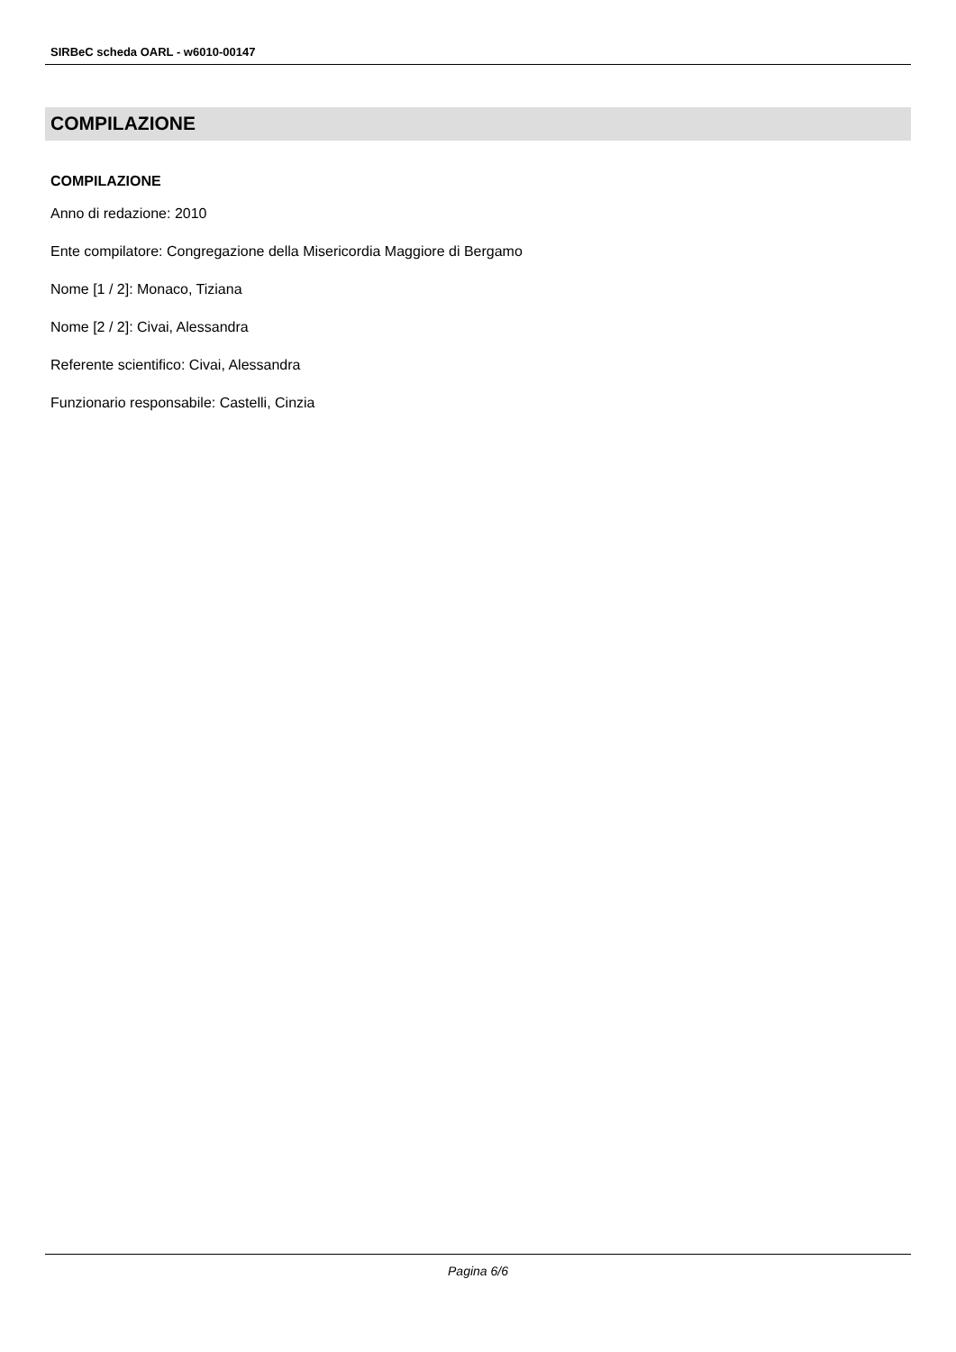SIRBeC scheda OARL - w6010-00147
COMPILAZIONE
COMPILAZIONE
Anno di redazione: 2010
Ente compilatore: Congregazione della Misericordia Maggiore di Bergamo
Nome [1 / 2]: Monaco, Tiziana
Nome [2 / 2]: Civai, Alessandra
Referente scientifico: Civai, Alessandra
Funzionario responsabile: Castelli, Cinzia
Pagina 6/6